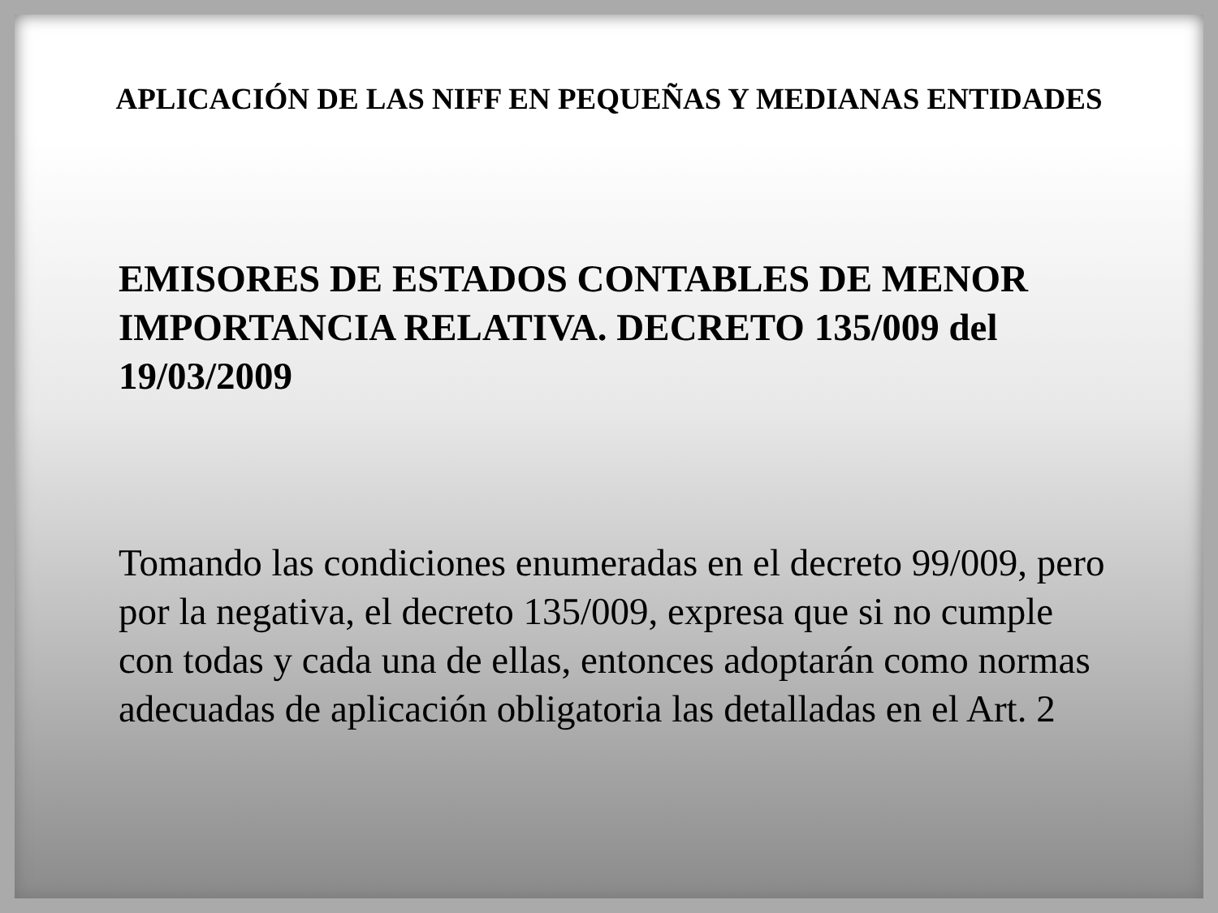APLICACIÓN DE LAS NIFF EN PEQUEÑAS Y MEDIANAS ENTIDADES
EMISORES DE ESTADOS CONTABLES DE MENOR IMPORTANCIA RELATIVA. DECRETO 135/009 del 19/03/2009
Tomando las condiciones enumeradas en el decreto 99/009, pero por la negativa, el decreto 135/009, expresa que si no cumple con todas y cada una de ellas, entonces adoptarán como normas adecuadas de aplicación obligatoria las detalladas en el Art. 2